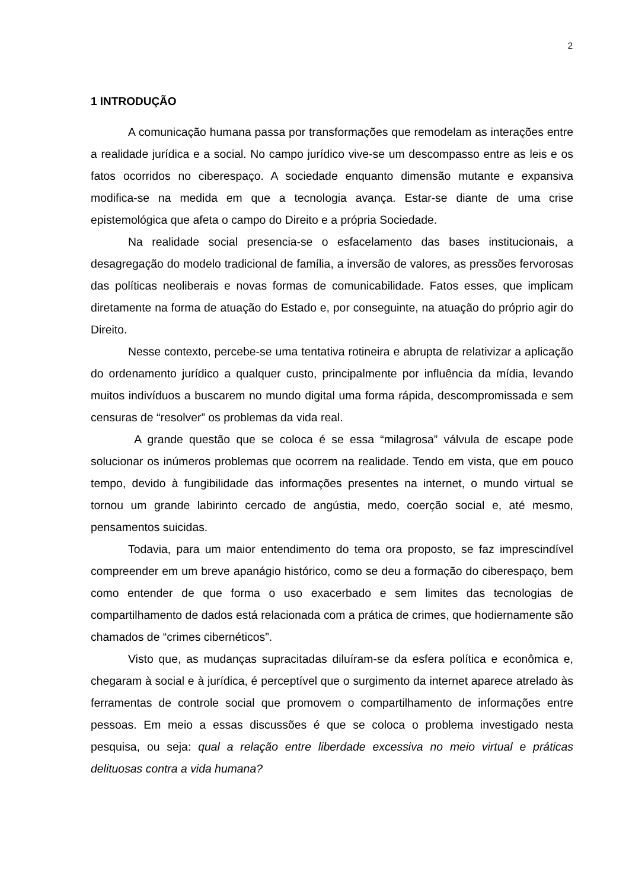2
1 INTRODUÇÃO
A comunicação humana passa por transformações que remodelam as interações entre a realidade jurídica e a social. No campo jurídico vive-se um descompasso entre as leis e os fatos ocorridos no ciberespaço. A sociedade enquanto dimensão mutante e expansiva modifica-se na medida em que a tecnologia avança. Estar-se diante de uma crise epistemológica que afeta o campo do Direito e a própria Sociedade.
Na realidade social presencia-se o esfacelamento das bases institucionais, a desagregação do modelo tradicional de família, a inversão de valores, as pressões fervorosas das políticas neoliberais e novas formas de comunicabilidade. Fatos esses, que implicam diretamente na forma de atuação do Estado e, por conseguinte, na atuação do próprio agir do Direito.
Nesse contexto, percebe-se uma tentativa rotineira e abrupta de relativizar a aplicação do ordenamento jurídico a qualquer custo, principalmente por influência da mídia, levando muitos indivíduos a buscarem no mundo digital uma forma rápida, descompromissada e sem censuras de “resolver” os problemas da vida real.
A grande questão que se coloca é se essa “milagrosa” válvula de escape pode solucionar os inúmeros problemas que ocorrem na realidade. Tendo em vista, que em pouco tempo, devido à fungibilidade das informações presentes na internet, o mundo virtual se tornou um grande labirinto cercado de angústia, medo, coerção social e, até mesmo, pensamentos suicidas.
Todavia, para um maior entendimento do tema ora proposto, se faz imprescindível compreender em um breve apanágio histórico, como se deu a formação do ciberespaço, bem como entender de que forma o uso exacerbado e sem limites das tecnologias de compartilhamento de dados está relacionada com a prática de crimes, que hodiernamente são chamados de “crimes cibernéticos”.
Visto que, as mudanças supracitadas diluíram-se da esfera política e econômica e, chegaram à social e à jurídica, é perceptível que o surgimento da internet aparece atrelado às ferramentas de controle social que promovem o compartilhamento de informações entre pessoas. Em meio a essas discussões é que se coloca o problema investigado nesta pesquisa, ou seja: qual a relação entre liberdade excessiva no meio virtual e práticas delituosas contra a vida humana?